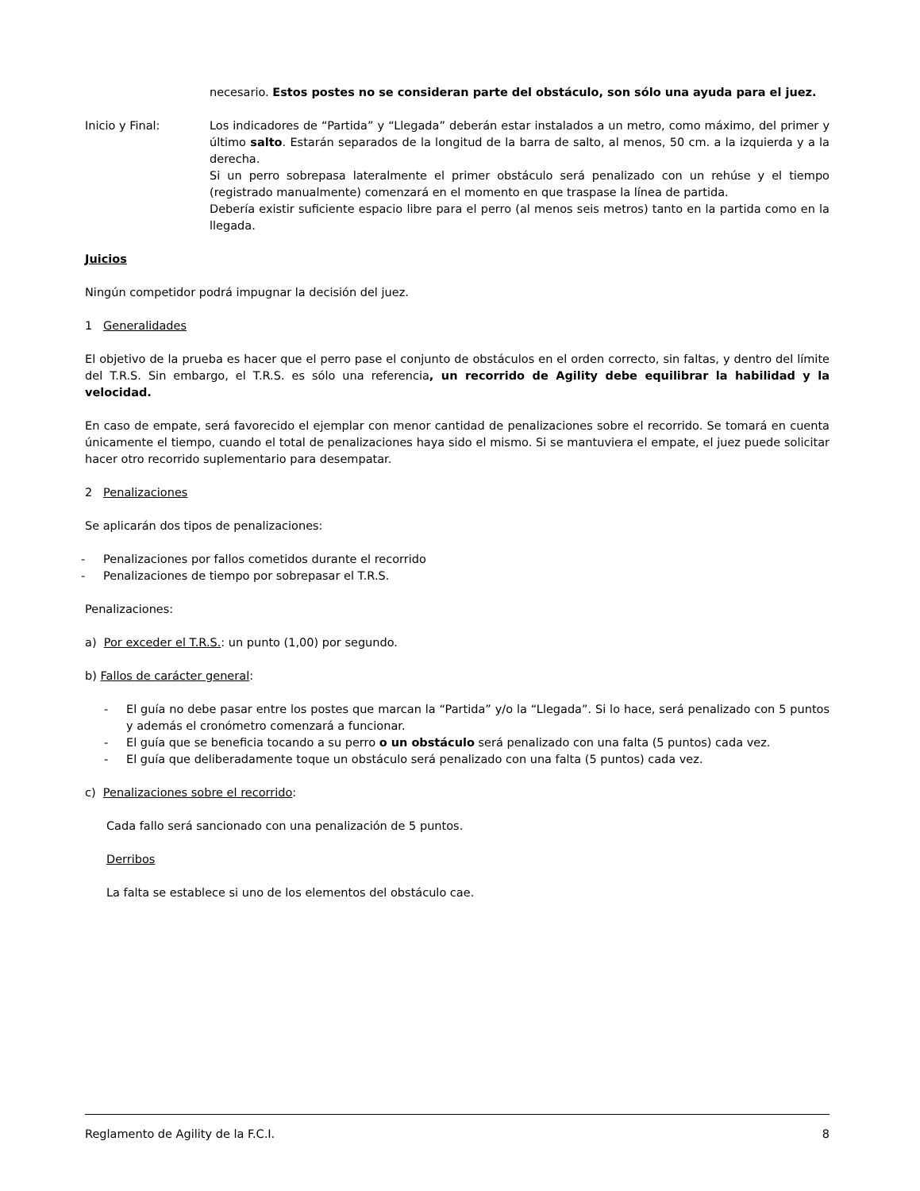necesario. Estos postes no se consideran parte del obstáculo, son sólo una ayuda para el juez.
Inicio y Final: Los indicadores de “Partida” y “Llegada” deberán estar instalados a un metro, como máximo, del primer y último salto. Estarán separados de la longitud de la barra de salto, al menos, 50 cm. a la izquierda y a la derecha.
Si un perro sobrepasa lateralmente el primer obstáculo será penalizado con un rehúse y el tiempo (registrado manualmente) comenzará en el momento en que traspase la línea de partida.
Debería existir suficiente espacio libre para el perro (al menos seis metros) tanto en la partida como en la llegada.
Juicios
Ningún competidor podrá impugnar la decisión del juez.
1 Generalidades
El objetivo de la prueba es hacer que el perro pase el conjunto de obstáculos en el orden correcto, sin faltas, y dentro del límite del T.R.S. Sin embargo, el T.R.S. es sólo una referencia, un recorrido de Agility debe equilibrar la habilidad y la velocidad.
En caso de empate, será favorecido el ejemplar con menor cantidad de penalizaciones sobre el recorrido. Se tomará en cuenta únicamente el tiempo, cuando el total de penalizaciones haya sido el mismo. Si se mantuviera el empate, el juez puede solicitar hacer otro recorrido suplementario para desempatar.
2 Penalizaciones
Se aplicarán dos tipos de penalizaciones:
- Penalizaciones por fallos cometidos durante el recorrido
- Penalizaciones de tiempo por sobrepasar el T.R.S.
Penalizaciones:
a) Por exceder el T.R.S.: un punto (1,00) por segundo.
b) Fallos de carácter general:
- El guía no debe pasar entre los postes que marcan la “Partida” y/o la “Llegada”. Si lo hace, será penalizado con 5 puntos y además el cronómetro comenzará a funcionar.
- El guía que se beneficia tocando a su perro o un obstáculo será penalizado con una falta (5 puntos) cada vez.
- El guía que deliberadamente toque un obstáculo será penalizado con una falta (5 puntos) cada vez.
c) Penalizaciones sobre el recorrido:
Cada fallo será sancionado con una penalización de 5 puntos.
Derribos
La falta se establece si uno de los elementos del obstáculo cae.
Reglamento de Agility de la F.C.I. 8